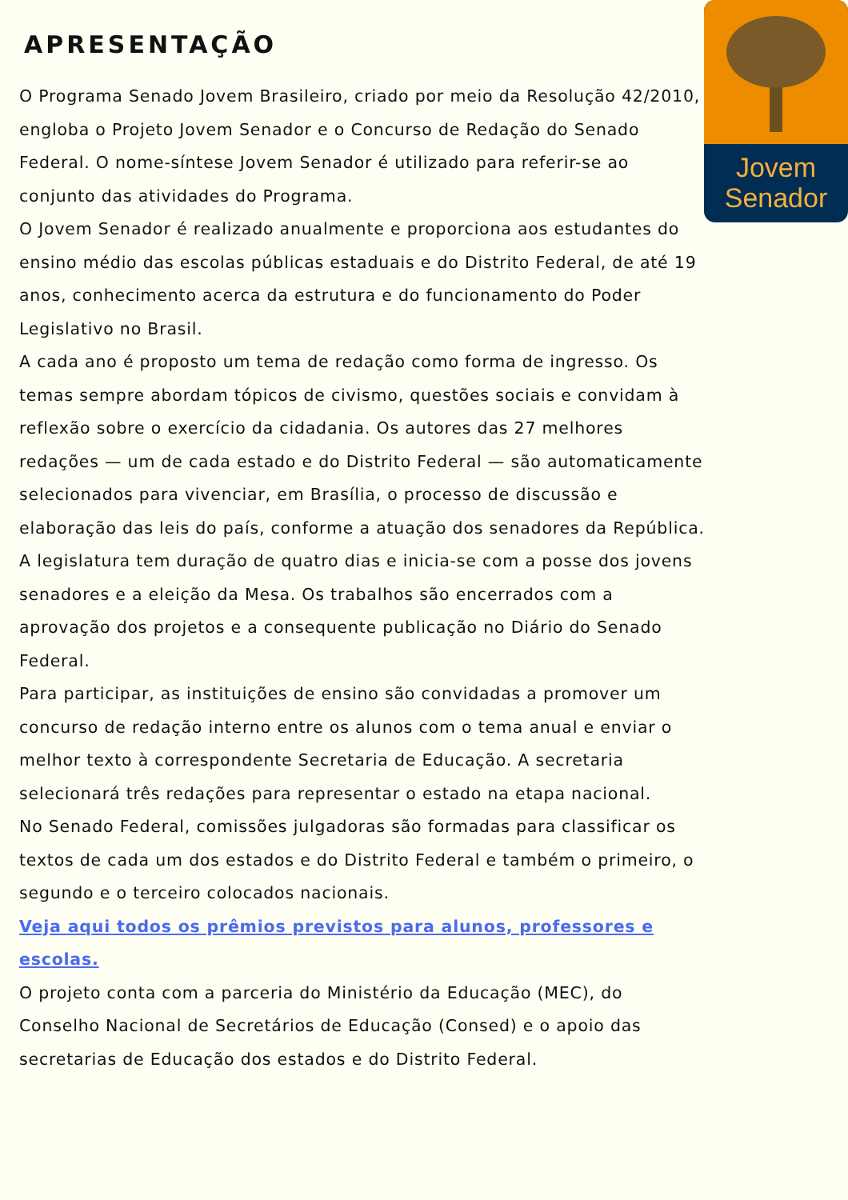Jovem
Senador
APRESENTAÇÃO
O Programa Senado Jovem Brasileiro, criado por meio da Resolução 42/2010, engloba o Projeto Jovem Senador e o Concurso de Redação do Senado Federal. O nome-síntese Jovem Senador é utilizado para referir-se ao conjunto das atividades do Programa.
O Jovem Senador é realizado anualmente e proporciona aos estudantes do ensino médio das escolas públicas estaduais e do Distrito Federal, de até 19 anos, conhecimento acerca da estrutura e do funcionamento do Poder Legislativo no Brasil.
A cada ano é proposto um tema de redação como forma de ingresso. Os temas sempre abordam tópicos de civismo, questões sociais e convidam à reflexão sobre o exercício da cidadania. Os autores das 27 melhores redações — um de cada estado e do Distrito Federal — são automaticamente selecionados para vivenciar, em Brasília, o processo de discussão e elaboração das leis do país, conforme a atuação dos senadores da República.
A legislatura tem duração de quatro dias e inicia-se com a posse dos jovens senadores e a eleição da Mesa. Os trabalhos são encerrados com a aprovação dos projetos e a consequente publicação no Diário do Senado Federal.
Para participar, as instituições de ensino são convidadas a promover um concurso de redação interno entre os alunos com o tema anual e enviar o melhor texto à correspondente Secretaria de Educação. A secretaria selecionará três redações para representar o estado na etapa nacional.
No Senado Federal, comissões julgadoras são formadas para classificar os textos de cada um dos estados e do Distrito Federal e também o primeiro, o segundo e o terceiro colocados nacionais.
Veja aqui todos os prêmios previstos para alunos, professores e escolas.
O projeto conta com a parceria do Ministério da Educação (MEC), do Conselho Nacional de Secretários de Educação (Consed) e o apoio das secretarias de Educação dos estados e do Distrito Federal.